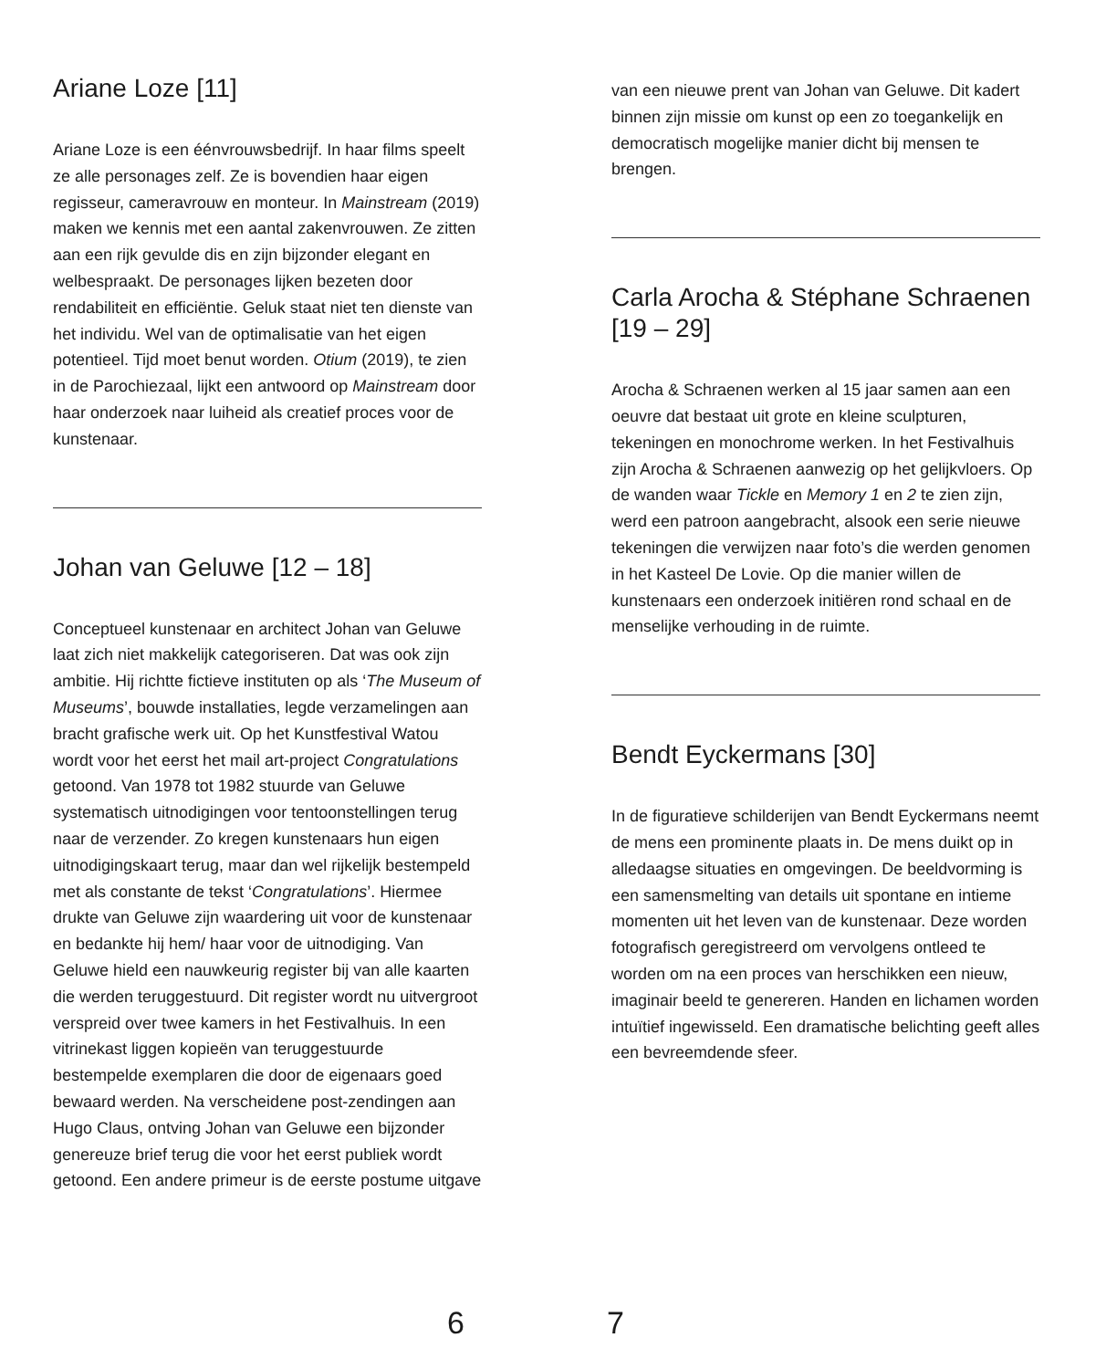Ariane Loze [11]
Ariane Loze is een éénvrouwsbedrijf. In haar films speelt ze alle personages zelf. Ze is bovendien haar eigen regisseur, cameravrouw en monteur. In Mainstream (2019) maken we kennis met een aantal zakenvrouwen. Ze zitten aan een rijk gevulde dis en zijn bijzonder elegant en welbespraakt. De personages lijken bezeten door rendabiliteit en efficiëntie. Geluk staat niet ten dienste van het individu. Wel van de optimalisatie van het eigen potentieel. Tijd moet benut worden. Otium (2019), te zien in de Parochiezaal, lijkt een antwoord op Mainstream door haar onderzoek naar luiheid als creatief proces voor de kunstenaar.
Johan van Geluwe [12 – 18]
Conceptueel kunstenaar en architect Johan van Geluwe laat zich niet makkelijk categoriseren. Dat was ook zijn ambitie. Hij richtte fictieve instituten op als ‘The Museum of Museums’, bouwde installaties, legde verzamelingen aan bracht grafische werk uit. Op het Kunstfestival Watou wordt voor het eerst het mail art-project Congratulations getoond. Van 1978 tot 1982 stuurde van Geluwe systematisch uitnodigingen voor tentoonstellingen terug naar de verzender. Zo kregen kunstenaars hun eigen uitnodigingskaart terug, maar dan wel rijkelijk bestempeld met als constante de tekst ‘Congratulations’. Hiermee drukte van Geluwe zijn waardering uit voor de kunstenaar en bedankte hij hem/ haar voor de uitnodiging. Van Geluwe hield een nauwkeurig register bij van alle kaarten die werden teruggestuurd. Dit register wordt nu uitvergroot verspreid over twee kamers in het Festivalhuis. In een vitrinekast liggen kopieën van teruggestuurde bestempelde exemplaren die door de eigenaars goed bewaard werden. Na verscheidene post-zendingen aan Hugo Claus, ontving Johan van Geluwe een bijzonder genereuze brief terug die voor het eerst publiek wordt getoond. Een andere primeur is de eerste postume uitgave
6 7
van een nieuwe prent van Johan van Geluwe. Dit kadert binnen zijn missie om kunst op een zo toegankelijk en democratisch mogelijke manier dicht bij mensen te brengen.
Carla Arocha & Stéphane Schraenen [19 – 29]
Arocha & Schraenen werken al 15 jaar samen aan een oeuvre dat bestaat uit grote en kleine sculpturen, tekeningen en monochrome werken. In het Festivalhuis zijn Arocha & Schraenen aanwezig op het gelijkvloers. Op de wanden waar Tickle en Memory 1 en 2 te zien zijn, werd een patroon aangebracht, alsook een serie nieuwe tekeningen die verwijzen naar foto’s die werden genomen in het Kasteel De Lovie. Op die manier willen de kunstenaars een onderzoek initiëren rond schaal en de menselijke verhouding in de ruimte.
Bendt Eyckermans [30]
In de figuratieve schilderijen van Bendt Eyckermans neemt de mens een prominente plaats in. De mens duikt op in alledaagse situaties en omgevingen. De beeldvorming is een samensmelting van details uit spontane en intieme momenten uit het leven van de kunstenaar. Deze worden fotografisch geregistreerd om vervolgens ontleed te worden om na een proces van herschikken een nieuw, imaginair beeld te genereren. Handen en lichamen worden intuïtief ingewisseld. Een dramatische belichting geeft alles een bevreemdende sfeer.